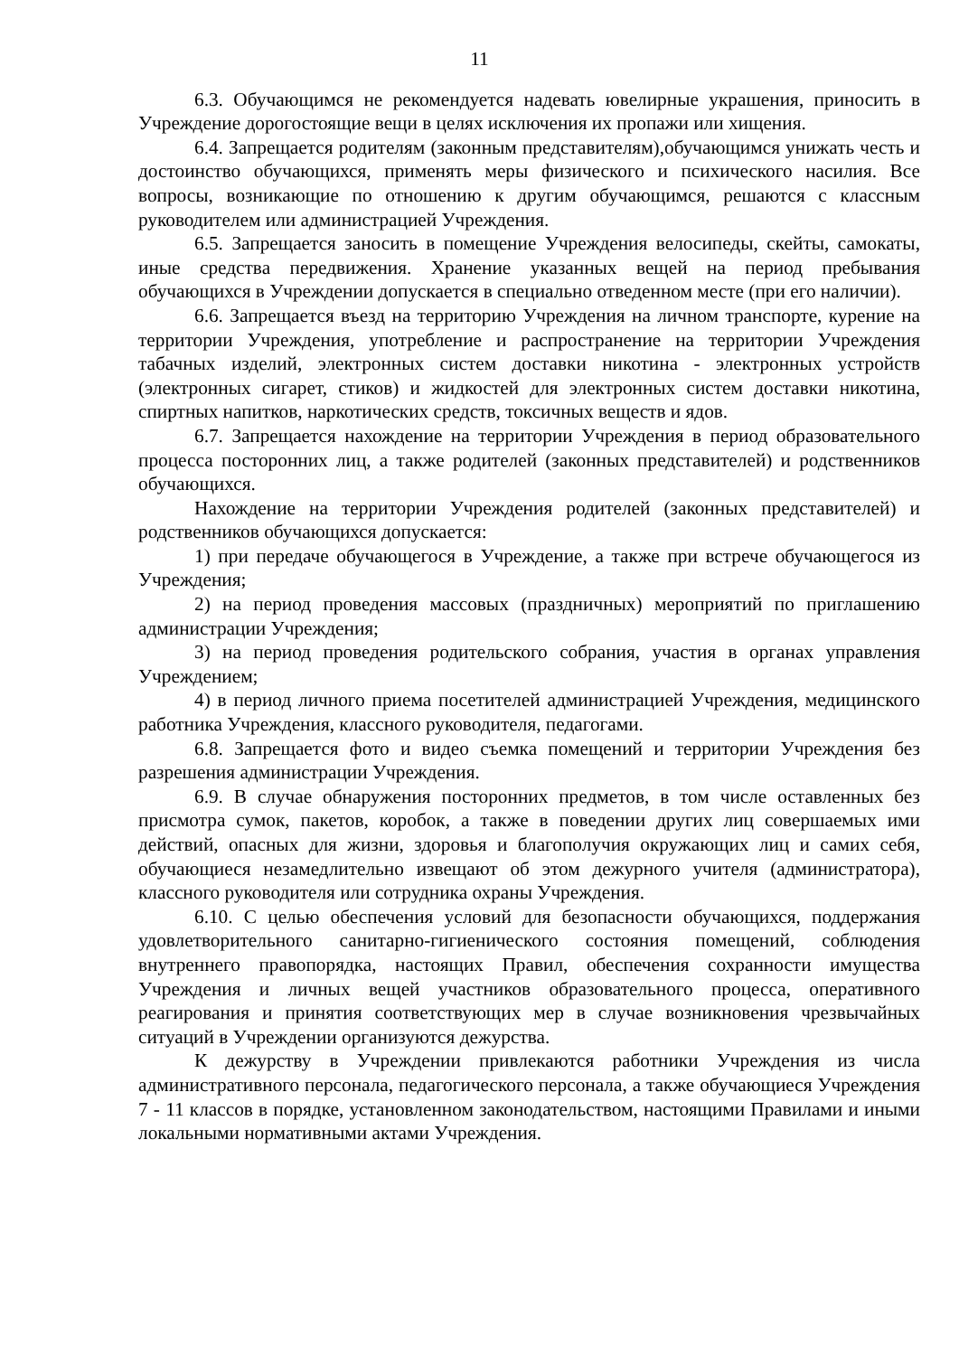11
6.3. Обучающимся не рекомендуется надевать ювелирные украшения, приносить в Учреждение дорогостоящие вещи в целях исключения их пропажи или хищения.
6.4. Запрещается родителям (законным представителям),обучающимся унижать честь и достоинство обучающихся, применять меры физического и психического насилия. Все вопросы, возникающие по отношению к другим обучающимся, решаются с классным руководителем или администрацией Учреждения.
6.5. Запрещается заносить в помещение Учреждения велосипеды, скейты, самокаты, иные средства передвижения. Хранение указанных вещей на период пребывания обучающихся в Учреждении допускается в специально отведенном месте (при его наличии).
6.6. Запрещается въезд на территорию Учреждения на личном транспорте, курение на территории Учреждения, употребление и распространение на территории Учреждения табачных изделий, электронных систем доставки никотина - электронных устройств (электронных сигарет, стиков) и жидкостей для электронных систем доставки никотина, спиртных напитков, наркотических средств, токсичных веществ и ядов.
6.7. Запрещается нахождение на территории Учреждения в период образовательного процесса посторонних лиц, а также родителей (законных представителей) и родственников обучающихся.
Нахождение на территории Учреждения родителей (законных представителей) и родственников обучающихся допускается:
1) при передаче обучающегося в Учреждение, а также при встрече обучающегося из Учреждения;
2) на период проведения массовых (праздничных) мероприятий по приглашению администрации Учреждения;
3) на период проведения родительского собрания, участия в органах управления Учреждением;
4) в период личного приема посетителей администрацией Учреждения, медицинского работника Учреждения, классного руководителя, педагогами.
6.8. Запрещается фото и видео съемка помещений и территории Учреждения без разрешения администрации Учреждения.
6.9. В случае обнаружения посторонних предметов, в том числе оставленных без присмотра сумок, пакетов, коробок, а также в поведении других лиц совершаемых ими действий, опасных для жизни, здоровья и благополучия окружающих лиц и самих себя, обучающиеся незамедлительно извещают об этом дежурного учителя (администратора), классного руководителя или сотрудника охраны Учреждения.
6.10. С целью обеспечения условий для безопасности обучающихся, поддержания удовлетворительного санитарно-гигиенического состояния помещений, соблюдения внутреннего правопорядка, настоящих Правил, обеспечения сохранности имущества Учреждения и личных вещей участников образовательного процесса, оперативного реагирования и принятия соответствующих мер в случае возникновения чрезвычайных ситуаций в Учреждении организуются дежурства.
К дежурству в Учреждении привлекаются работники Учреждения из числа административного персонала, педагогического персонала, а также обучающиеся Учреждения 7 - 11 классов в порядке, установленном законодательством, настоящими Правилами и иными локальными нормативными актами Учреждения.